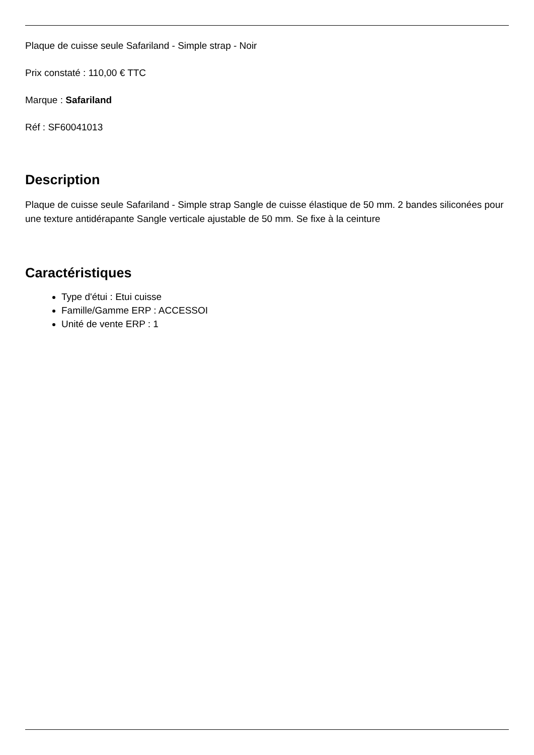Plaque de cuisse seule Safariland - Simple strap - Noir
Prix constaté : 110,00 € TTC
Marque : Safariland
Réf : SF60041013
Description
Plaque de cuisse seule Safariland - Simple strap Sangle de cuisse élastique de 50 mm. 2 bandes siliconées pour une texture antidérapante Sangle verticale ajustable de 50 mm. Se fixe à la ceinture
Caractéristiques
Type d'étui : Etui cuisse
Famille/Gamme ERP : ACCESSOI
Unité de vente ERP : 1